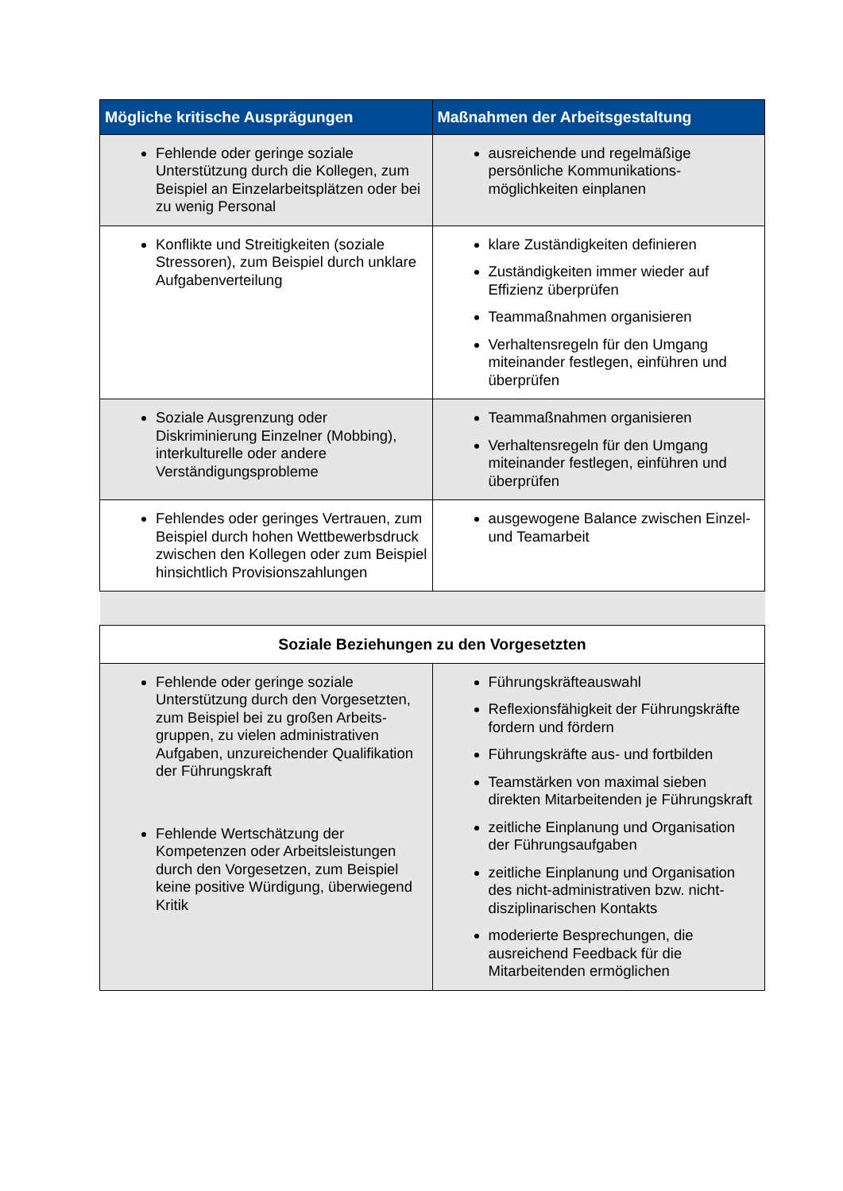| Mögliche kritische Ausprägungen | Maßnahmen der Arbeitsgestaltung |
| --- | --- |
| Fehlende oder geringe soziale Unterstützung durch die Kollegen, zum Beispiel an Einzelarbeitsplätzen oder bei zu wenig Personal | ausreichende und regelmäßige persönliche Kommunikations-möglichkeiten einplanen |
| Konflikte und Streitigkeiten (soziale Stressoren), zum Beispiel durch unklare Aufgabenverteilung | klare Zuständigkeiten definieren Zuständigkeiten immer wieder auf Effizienz überprüfen Teammaßnahmen organisieren Verhaltensregeln für den Umgang miteinander festlegen, einführen und überprüfen |
| Soziale Ausgrenzung oder Diskriminierung Einzelner (Mobbing), interkulturelle oder andere Verständigungsprobleme | Teammaßnahmen organisieren Verhaltensregeln für den Umgang miteinander festlegen, einführen und überprüfen |
| Fehlendes oder geringes Vertrauen, zum Beispiel durch hohen Wettbewerbsdruck zwischen den Kollegen oder zum Beispiel hinsichtlich Provisionszahlungen | ausgewogene Balance zwischen Einzel- und Teamarbeit |
| Soziale Beziehungen zu den Vorgesetzten | |
| Fehlende oder geringe soziale Unterstützung durch den Vorgesetzten, zum Beispiel bei zu großen Arbeits-gruppen, zu vielen administrativen Aufgaben, unzureichender Qualifikation der Führungskraft Fehlende Wertschätzung der Kompetenzen oder Arbeitsleistungen durch den Vorgesetzen, zum Beispiel keine positive Würdigung, überwiegend Kritik | Führungskräfteauswahl Reflexionsfähigkeit der Führungskräfte fordern und fördern Führungskräfte aus- und fortbilden Teamstärken von maximal sieben direkten Mitarbeitenden je Führungskraft zeitliche Einplanung und Organisation der Führungsaufgaben zeitliche Einplanung und Organisation des nicht-administrativen bzw. nicht-disziplinarischen Kontakts moderierte Besprechungen, die ausreichend Feedback für die Mitarbeitenden ermöglichen |